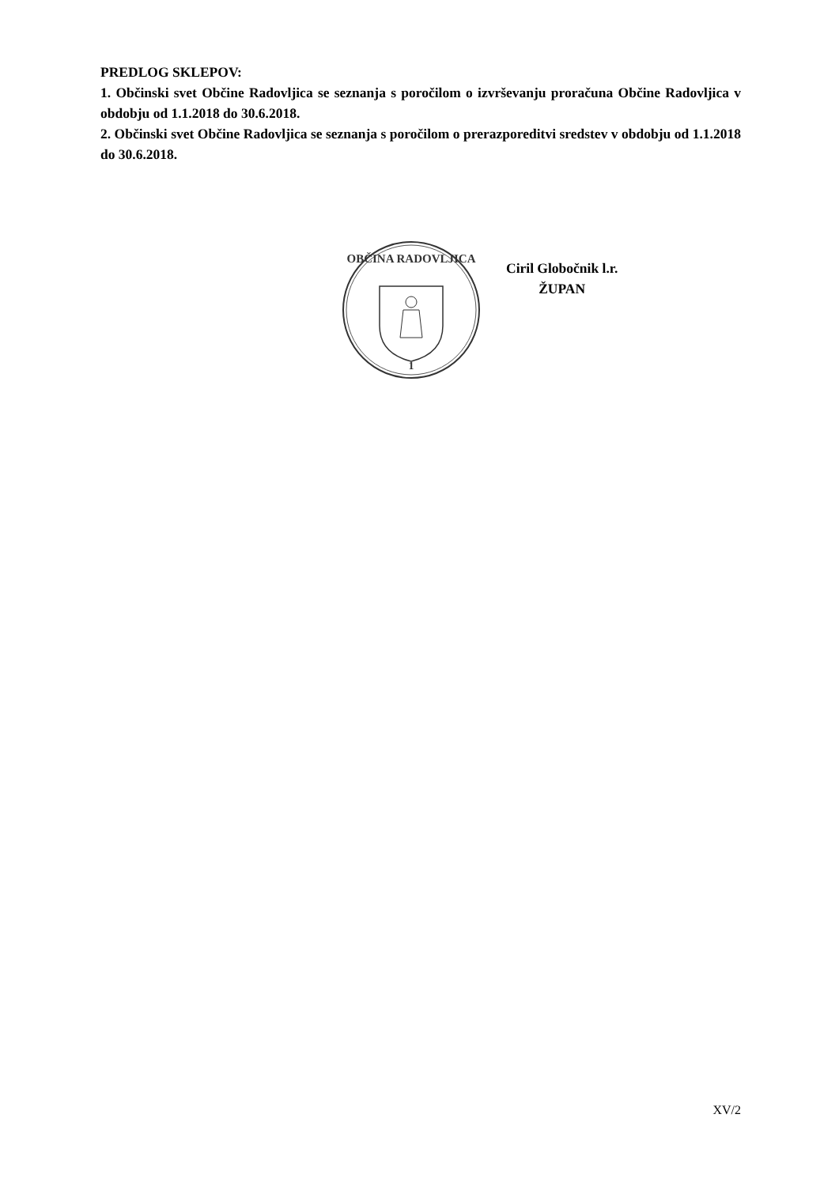PREDLOG SKLEPOV:
1. Občinski svet Občine Radovljica se seznanja s poročilom o izvrševanju proračuna Občine Radovljica v obdobju od 1.1.2018 do 30.6.2018.
2. Občinski svet Občine Radovljica se seznanja s poročilom o prerazporeditvi sredstev v obdobju od 1.1.2018 do 30.6.2018.
OBČINA RADOVLJICA
1
Ciril Globočnik l.r.
ŽUPAN
XV/2